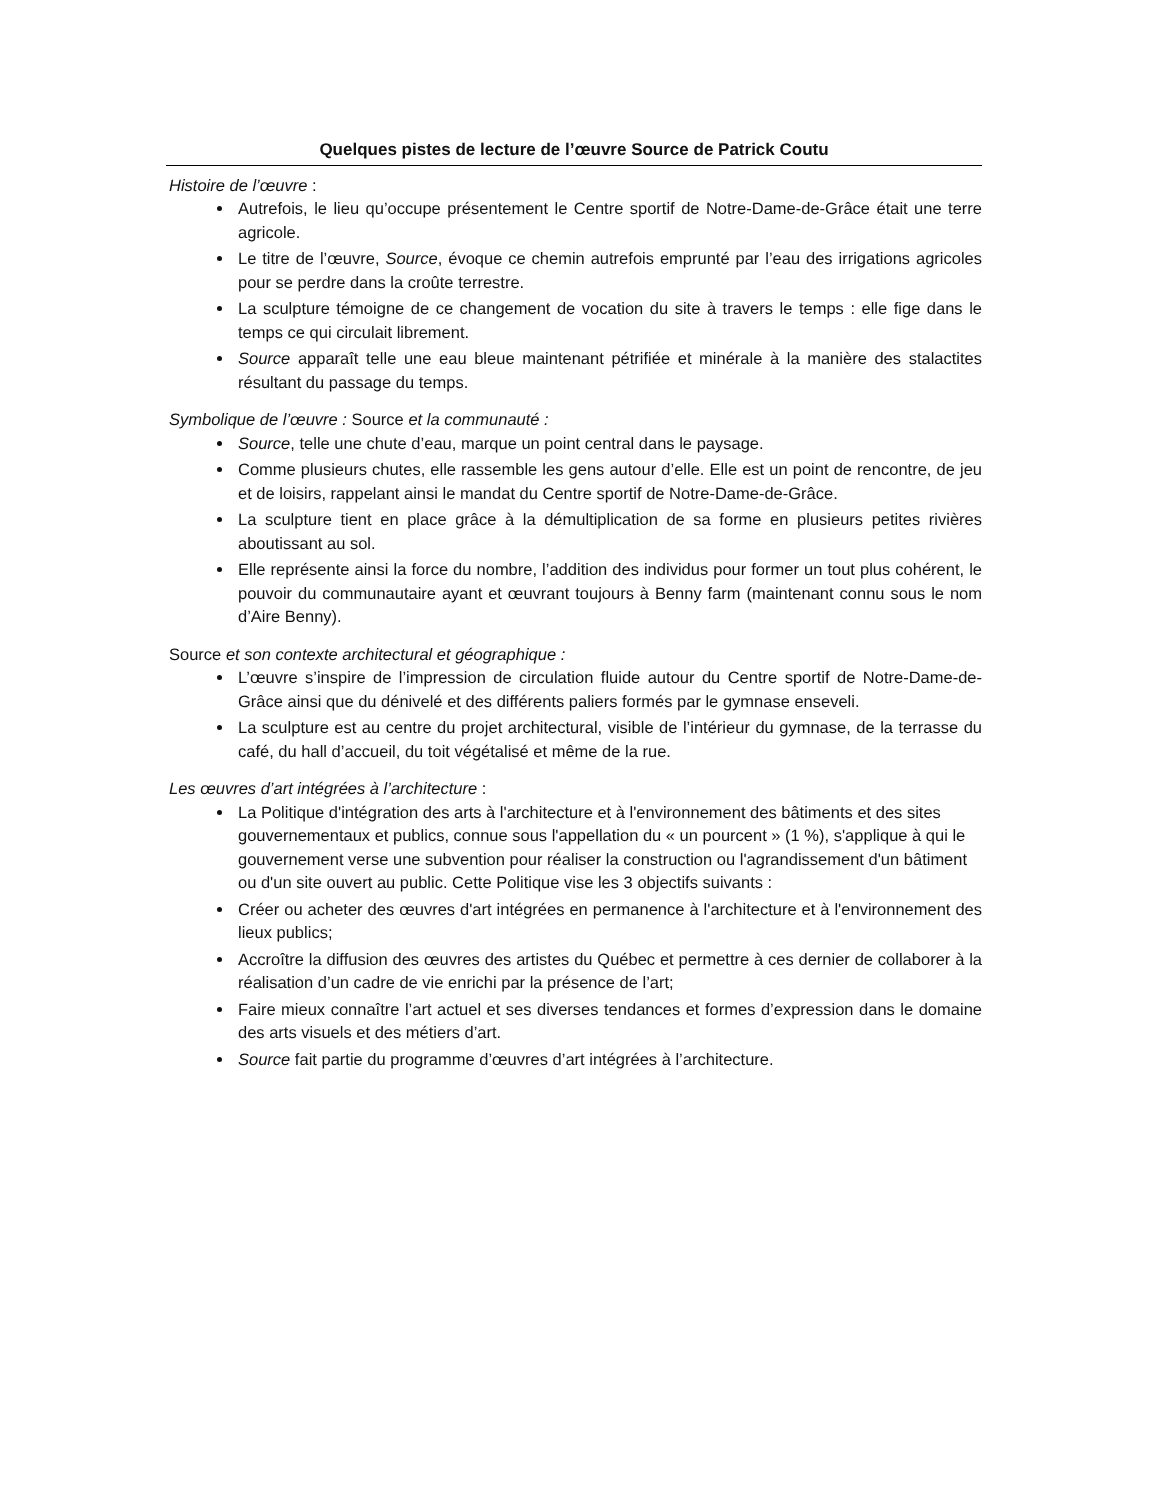Quelques pistes de lecture de l’œuvre Source de Patrick Coutu
Histoire de l’œuvre :
Autrefois, le lieu qu’occupe présentement le Centre sportif de Notre-Dame-de-Grâce était une terre agricole.
Le titre de l’œuvre, Source, évoque ce chemin autrefois emprunté par l’eau des irrigations agricoles pour se perdre dans la croûte terrestre.
La sculpture témoigne de ce changement de vocation du site à travers le temps : elle fige dans le temps ce qui circulait librement.
Source apparaît telle une eau bleue maintenant pétrifiée et minérale à la manière des stalactites résultant du passage du temps.
Symbolique de l’œuvre : Source et la communauté :
Source, telle une chute d’eau, marque un point central dans le paysage.
Comme plusieurs chutes, elle rassemble les gens autour d’elle. Elle est un point de rencontre, de jeu et de loisirs, rappelant ainsi le mandat du Centre sportif de Notre-Dame-de-Grâce.
La sculpture tient en place grâce à la démultiplication de sa forme en plusieurs petites rivières aboutissant au sol.
Elle représente ainsi la force du nombre, l’addition des individus pour former un tout plus cohérent, le pouvoir du communautaire ayant et œuvrant toujours à Benny farm (maintenant connu sous le nom d’Aire Benny).
Source et son contexte architectural et géographique :
L’œuvre s’inspire de l’impression de circulation fluide autour du Centre sportif de Notre-Dame-de-Grâce ainsi que du dénivelé et des différents paliers formés par le gymnase enseveli.
La sculpture est au centre du projet architectural, visible de l’intérieur du gymnase, de la terrasse du café, du hall d’accueil, du toit végétalisé et même de la rue.
Les œuvres d’art intégrées à l’architecture :
La Politique d'intégration des arts à l'architecture et à l'environnement des bâtiments et des sites gouvernementaux et publics, connue sous l'appellation du « un pourcent » (1 %), s'applique à qui le gouvernement verse une subvention pour réaliser la construction ou l'agrandissement d'un bâtiment ou d'un site ouvert au public. Cette Politique vise les 3 objectifs suivants :
Créer ou acheter des œuvres d'art intégrées en permanence à l'architecture et à l'environnement des lieux publics;
Accroître la diffusion des œuvres des artistes du Québec et permettre à ces dernier de collaborer à la réalisation d’un cadre de vie enrichi par la présence de l’art;
Faire mieux connaître l’art actuel et ses diverses tendances et formes d’expression dans le domaine des arts visuels et des métiers d’art.
Source fait partie du programme d’œuvres d’art intégrées à l’architecture.